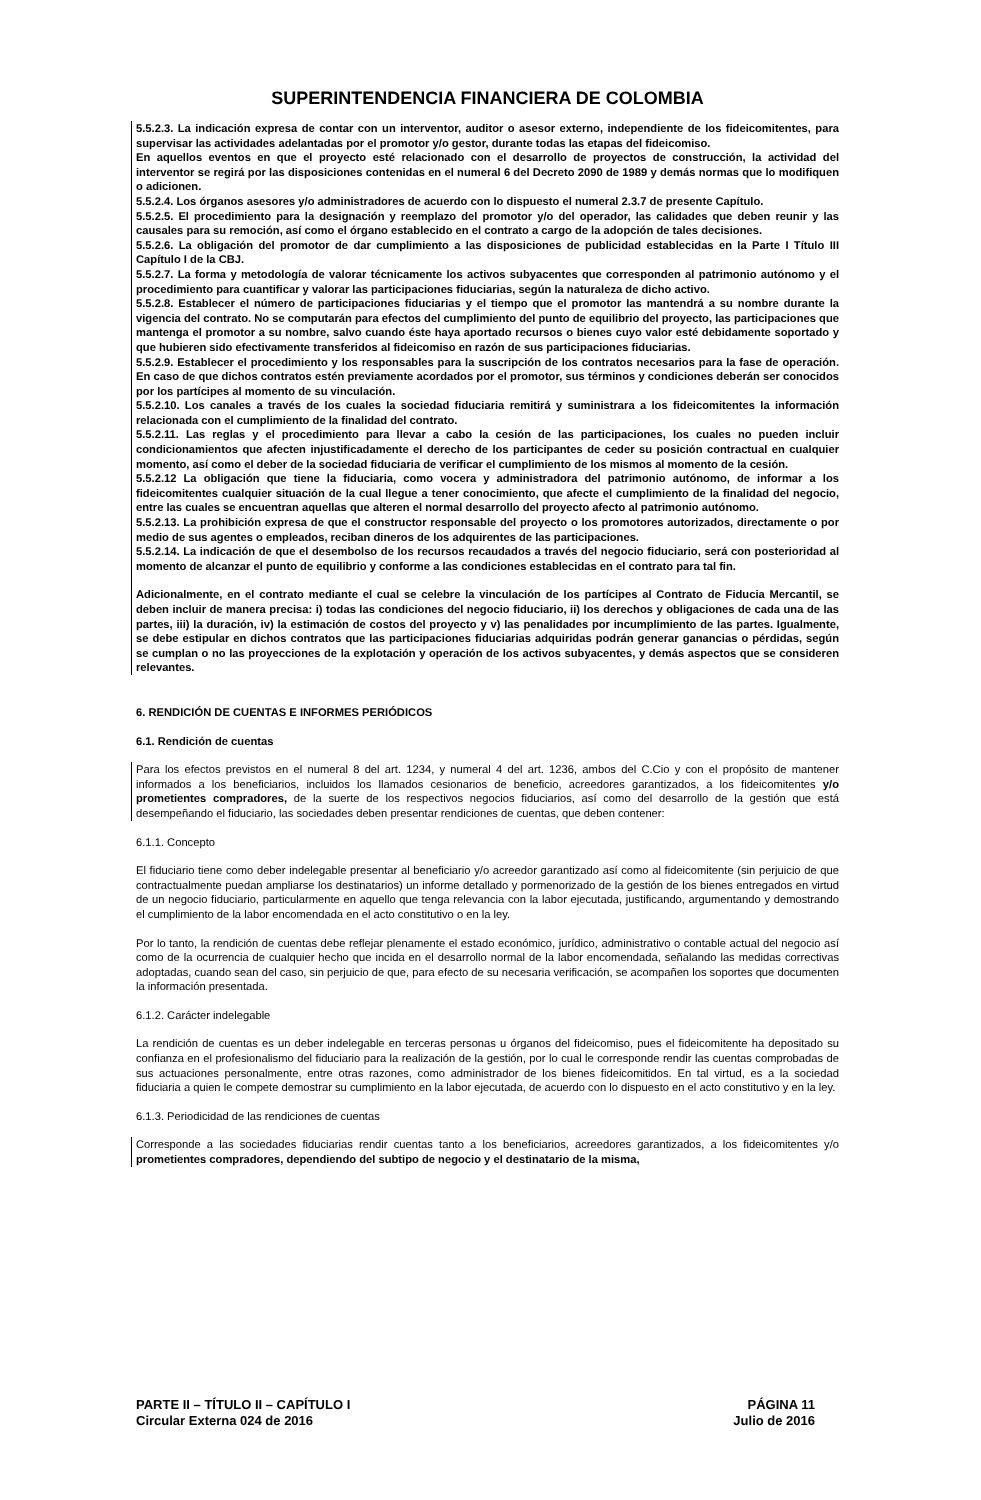SUPERINTENDENCIA FINANCIERA DE COLOMBIA
5.5.2.3. La indicación expresa de contar con un interventor, auditor o asesor externo, independiente de los fideicomitentes, para supervisar las actividades adelantadas por el promotor y/o gestor, durante todas las etapas del fideicomiso.
En aquellos eventos en que el proyecto esté relacionado con el desarrollo de proyectos de construcción, la actividad del interventor se regirá por las disposiciones contenidas en el numeral 6 del Decreto 2090 de 1989 y demás normas que lo modifiquen o adicionen.
5.5.2.4. Los órganos asesores y/o administradores de acuerdo con lo dispuesto el numeral 2.3.7 de presente Capítulo.
5.5.2.5. El procedimiento para la designación y reemplazo del promotor y/o del operador, las calidades que deben reunir y las causales para su remoción, así como el órgano establecido en el contrato a cargo de la adopción de tales decisiones.
5.5.2.6. La obligación del promotor de dar cumplimiento a las disposiciones de publicidad establecidas en la Parte I Título III Capítulo I de la CBJ.
5.5.2.7. La forma y metodología de valorar técnicamente los activos subyacentes que corresponden al patrimonio autónomo y el procedimiento para cuantificar y valorar las participaciones fiduciarias, según la naturaleza de dicho activo.
5.5.2.8. Establecer el número de participaciones fiduciarias y el tiempo que el promotor las mantendrá a su nombre durante la vigencia del contrato. No se computarán para efectos del cumplimiento del punto de equilibrio del proyecto, las participaciones que mantenga el promotor a su nombre, salvo cuando éste haya aportado recursos o bienes cuyo valor esté debidamente soportado y que hubieren sido efectivamente transferidos al fideicomiso en razón de sus participaciones fiduciarias.
5.5.2.9. Establecer el procedimiento y los responsables para la suscripción de los contratos necesarios para la fase de operación. En caso de que dichos contratos estén previamente acordados por el promotor, sus términos y condiciones deberán ser conocidos por los partícipes al momento de su vinculación.
5.5.2.10. Los canales a través de los cuales la sociedad fiduciaria remitirá y suministrara a los fideicomitentes la información relacionada con el cumplimiento de la finalidad del contrato.
5.5.2.11. Las reglas y el procedimiento para llevar a cabo la cesión de las participaciones, los cuales no pueden incluir condicionamientos que afecten injustificadamente el derecho de los participantes de ceder su posición contractual en cualquier momento, así como el deber de la sociedad fiduciaria de verificar el cumplimiento de los mismos al momento de la cesión.
5.5.2.12 La obligación que tiene la fiduciaria, como vocera y administradora del patrimonio autónomo, de informar a los fideicomitentes cualquier situación de la cual llegue a tener conocimiento, que afecte el cumplimiento de la finalidad del negocio, entre las cuales se encuentran aquellas que alteren el normal desarrollo del proyecto afecto al patrimonio autónomo.
5.5.2.13. La prohibición expresa de que el constructor responsable del proyecto o los promotores autorizados, directamente o por medio de sus agentes o empleados, reciban dineros de los adquirentes de las participaciones.
5.5.2.14. La indicación de que el desembolso de los recursos recaudados a través del negocio fiduciario, será con posterioridad al momento de alcanzar el punto de equilibrio y conforme a las condiciones establecidas en el contrato para tal fin.
Adicionalmente, en el contrato mediante el cual se celebre la vinculación de los partícipes al Contrato de Fiducia Mercantil, se deben incluir de manera precisa: i) todas las condiciones del negocio fiduciario, ii) los derechos y obligaciones de cada una de las partes, iii) la duración, iv) la estimación de costos del proyecto y v) las penalidades por incumplimiento de las partes. Igualmente, se debe estipular en dichos contratos que las participaciones fiduciarias adquiridas podrán generar ganancias o pérdidas, según se cumplan o no las proyecciones de la explotación y operación de los activos subyacentes, y demás aspectos que se consideren relevantes.
6. RENDICIÓN DE CUENTAS E INFORMES PERIÓDICOS
6.1. Rendición de cuentas
Para los efectos previstos en el numeral 8 del art. 1234, y numeral 4 del art. 1236, ambos del C.Cio y con el propósito de mantener informados a los beneficiarios, incluidos los llamados cesionarios de beneficio, acreedores garantizados, a los fideicomitentes y/o prometientes compradores, de la suerte de los respectivos negocios fiduciarios, así como del desarrollo de la gestión que está desempeñando el fiduciario, las sociedades deben presentar rendiciones de cuentas, que deben contener:
6.1.1. Concepto
El fiduciario tiene como deber indelegable presentar al beneficiario y/o acreedor garantizado así como al fideicomitente (sin perjuicio de que contractualmente puedan ampliarse los destinatarios) un informe detallado y pormenorizado de la gestión de los bienes entregados en virtud de un negocio fiduciario, particularmente en aquello que tenga relevancia con la labor ejecutada, justificando, argumentando y demostrando el cumplimiento de la labor encomendada en el acto constitutivo o en la ley.
Por lo tanto, la rendición de cuentas debe reflejar plenamente el estado económico, jurídico, administrativo o contable actual del negocio así como de la ocurrencia de cualquier hecho que incida en el desarrollo normal de la labor encomendada, señalando las medidas correctivas adoptadas, cuando sean del caso, sin perjuicio de que, para efecto de su necesaria verificación, se acompañen los soportes que documenten la información presentada.
6.1.2. Carácter indelegable
La rendición de cuentas es un deber indelegable en terceras personas u órganos del fideicomiso, pues el fideicomitente ha depositado su confianza en el profesionalismo del fiduciario para la realización de la gestión, por lo cual le corresponde rendir las cuentas comprobadas de sus actuaciones personalmente, entre otras razones, como administrador de los bienes fideicomitidos. En tal virtud, es a la sociedad fiduciaria a quien le compete demostrar su cumplimiento en la labor ejecutada, de acuerdo con lo dispuesto en el acto constitutivo y en la ley.
6.1.3. Periodicidad de las rendiciones de cuentas
Corresponde a las sociedades fiduciarias rendir cuentas tanto a los beneficiarios, acreedores garantizados, a los fideicomitentes y/o prometientes compradores, dependiendo del subtipo de negocio y el destinatario de la misma,
PARTE II – TÍTULO II – CAPÍTULO I
Circular Externa 024 de 2016
PÁGINA 11
Julio de 2016